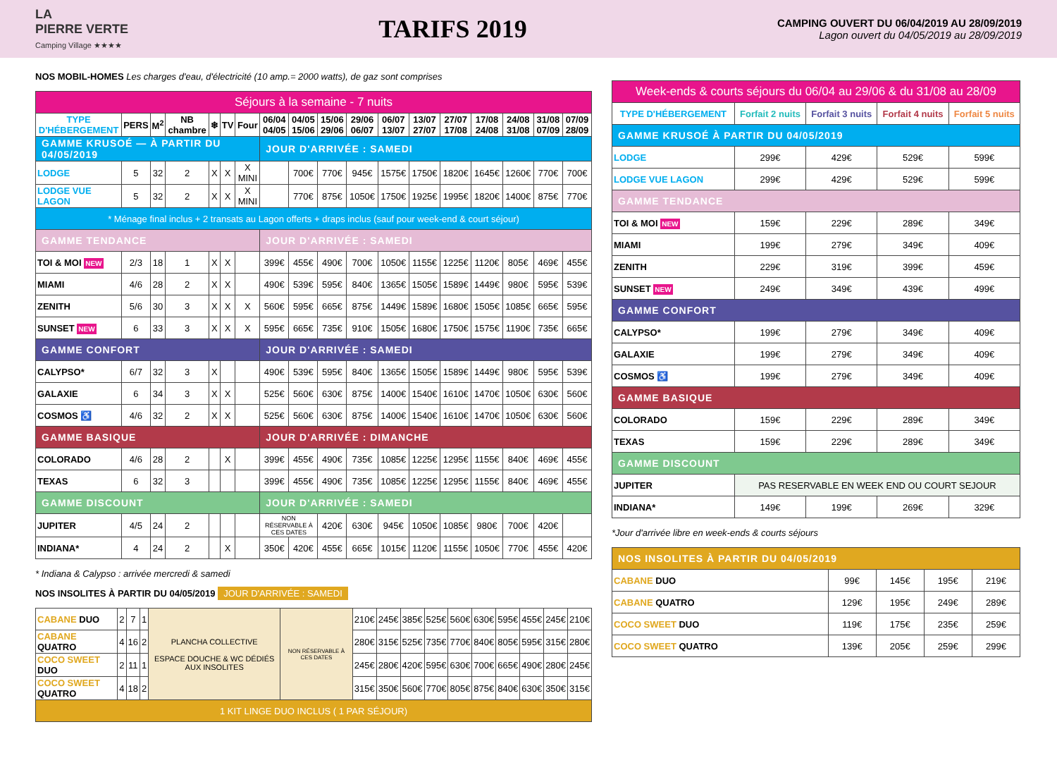LA
PIERRE VERTE
Camping Village ★★★★
TARIFS 2019
CAMPING OUVERT DU 06/04/2019 AU 28/09/2019
Lagon ouvert du 04/05/2019 au 28/09/2019
NOS MOBIL-HOMES Les charges d'eau, d'électricité (10 amp.= 2000 watts), de gaz sont comprises
| Séjours à la semaine - 7 nuits | | | | | | | | | | | | | | | | | |
| --- | --- | --- | --- | --- | --- | --- | --- | --- | --- | --- | --- | --- | --- | --- | --- | --- | --- |
| TYPE D'HÉBERGEMENT | PERS | M<sup>2</sup> | NB chambre | ❄ | TV | Four | 06/04 04/05 | 04/05 15/06 | 15/06 29/06 | 29/06 06/07 | 06/07 13/07 | 13/07 27/07 | 27/07 17/08 | 17/08 24/08 | 24/08 31/08 | 31/08 07/09 | 07/09 28/09 |
| GAMME KRUSOÉ — À PARTIR DU 04/05/2019 | | | | | | | JOUR D'ARRIVÉE : SAMEDI | | | | | | | | | | |
| LODGE | 5 | 32 | 2 | X | X | X MINI | | 700€ | 770€ | 945€ | 1575€ | 1750€ | 1820€ | 1645€ | 1260€ | 770€ | 700€ |
| LODGE VUE LAGON | 5 | 32 | 2 | X | X | X MINI | | 770€ | 875€ | 1050€ | 1750€ | 1925€ | 1995€ | 1820€ | 1400€ | 875€ | 770€ |
| * Ménage final inclus + 2 transats au Lagon offerts + draps inclus (sauf pour week-end & court séjour) | | | | | | | | | | | | | | | | | |
| GAMME TENDANCE | | | | | | | JOUR D'ARRIVÉE : SAMEDI | | | | | | | | | | |
| TOI & MOI NEW | 2/3 | 18 | 1 | X | X | | 399€ | 455€ | 490€ | 700€ | 1050€ | 1155€ | 1225€ | 1120€ | 805€ | 469€ | 455€ |
| MIAMI | 4/6 | 28 | 2 | X | X | | 490€ | 539€ | 595€ | 840€ | 1365€ | 1505€ | 1589€ | 1449€ | 980€ | 595€ | 539€ |
| ZENITH | 5/6 | 30 | 3 | X | X | X | 560€ | 595€ | 665€ | 875€ | 1449€ | 1589€ | 1680€ | 1505€ | 1085€ | 665€ | 595€ |
| SUNSET NEW | 6 | 33 | 3 | X | X | X | 595€ | 665€ | 735€ | 910€ | 1505€ | 1680€ | 1750€ | 1575€ | 1190€ | 735€ | 665€ |
| GAMME CONFORT | | | | | | | JOUR D'ARRIVÉE : SAMEDI | | | | | | | | | | |
| CALYPSO* | 6/7 | 32 | 3 | X | | | 490€ | 539€ | 595€ | 840€ | 1365€ | 1505€ | 1589€ | 1449€ | 980€ | 595€ | 539€ |
| GALAXIE | 6 | 34 | 3 | X | X | | 525€ | 560€ | 630€ | 875€ | 1400€ | 1540€ | 1610€ | 1470€ | 1050€ | 630€ | 560€ |
| COSMOS ♿ | 4/6 | 32 | 2 | X | X | | 525€ | 560€ | 630€ | 875€ | 1400€ | 1540€ | 1610€ | 1470€ | 1050€ | 630€ | 560€ |
| GAMME BASIQUE | | | | | | | JOUR D'ARRIVÉE : DIMANCHE | | | | | | | | | | |
| COLORADO | 4/6 | 28 | 2 | | X | | 399€ | 455€ | 490€ | 735€ | 1085€ | 1225€ | 1295€ | 1155€ | 840€ | 469€ | 455€ |
| TEXAS | 6 | 32 | 3 | | | | 399€ | 455€ | 490€ | 735€ | 1085€ | 1225€ | 1295€ | 1155€ | 840€ | 469€ | 455€ |
| GAMME DISCOUNT | | | | | | | JOUR D'ARRIVÉE : SAMEDI | | | | | | | | | | |
| JUPITER | 4/5 | 24 | 2 | | | | NON RÉSERVABLE À CES DATES | | 420€ | 630€ | 945€ | 1050€ | 1085€ | 980€ | 700€ | 420€ | |
| INDIANA* | 4 | 24 | 2 | | X | | 350€ | 420€ | 455€ | 665€ | 1015€ | 1120€ | 1155€ | 1050€ | 770€ | 455€ | 420€ |
* Indiana & Calypso : arrivée mercredi & samedi
NOS INSOLITES À PARTIR DU 04/05/2019 JOUR D'ARRIVÉE : SAMEDI
| CABANE DUO | 2 | 7 | 1 | PLANCHA COLLECTIVE ESPACE DOUCHE & WC DÉDIÉS AUX INSOLITES | NON RÉSERVABLE À CES DATES | 210€ | 245€ | 385€ | 525€ | 560€ | 630€ | 595€ | 455€ | 245€ | 210€ |
| CABANE QUATRO | 4 | 16 | 2 | | | 280€ | 315€ | 525€ | 735€ | 770€ | 840€ | 805€ | 595€ | 315€ | 280€ |
| COCO SWEET DUO | 2 | 11 | 1 | | | 245€ | 280€ | 420€ | 595€ | 630€ | 700€ | 665€ | 490€ | 280€ | 245€ |
| COCO SWEET QUATRO | 4 | 18 | 2 | | | 315€ | 350€ | 560€ | 770€ | 805€ | 875€ | 840€ | 630€ | 350€ | 315€ |
| 1 KIT LINGE DUO INCLUS ( 1 PAR SÉJOUR) | | | | | | | | | | | | | | | |
| Week-ends & courts séjours du 06/04 au 29/06 & du 31/08 au 28/09 | | | | |
| --- | --- | --- | --- | --- |
| TYPE D'HÉBERGEMENT | Forfait 2 nuits | Forfait 3 nuits | Forfait 4 nuits | Forfait 5 nuits |
| GAMME KRUSOÉ À PARTIR DU 04/05/2019 | | | | |
| LODGE | 299€ | 429€ | 529€ | 599€ |
| LODGE VUE LAGON | 299€ | 429€ | 529€ | 599€ |
| GAMME TENDANCE | | | | |
| TOI & MOI NEW | 159€ | 229€ | 289€ | 349€ |
| MIAMI | 199€ | 279€ | 349€ | 409€ |
| ZENITH | 229€ | 319€ | 399€ | 459€ |
| SUNSET NEW | 249€ | 349€ | 439€ | 499€ |
| GAMME CONFORT | | | | |
| CALYPSO* | 199€ | 279€ | 349€ | 409€ |
| GALAXIE | 199€ | 279€ | 349€ | 409€ |
| COSMOS ♿ | 199€ | 279€ | 349€ | 409€ |
| GAMME BASIQUE | | | | |
| COLORADO | 159€ | 229€ | 289€ | 349€ |
| TEXAS | 159€ | 229€ | 289€ | 349€ |
| GAMME DISCOUNT | | | | |
| JUPITER | PAS RESERVABLE EN WEEK END OU COURT SEJOUR | | | |
| INDIANA* | 149€ | 199€ | 269€ | 329€ |
*Jour d'arrivée libre en week-ends & courts séjours
| NOS INSOLITES À PARTIR DU 04/05/2019 | | | | |
| CABANE DUO | 99€ | 145€ | 195€ | 219€ |
| CABANE QUATRO | 129€ | 195€ | 249€ | 289€ |
| COCO SWEET DUO | 119€ | 175€ | 235€ | 259€ |
| COCO SWEET QUATRO | 139€ | 205€ | 259€ | 299€ |